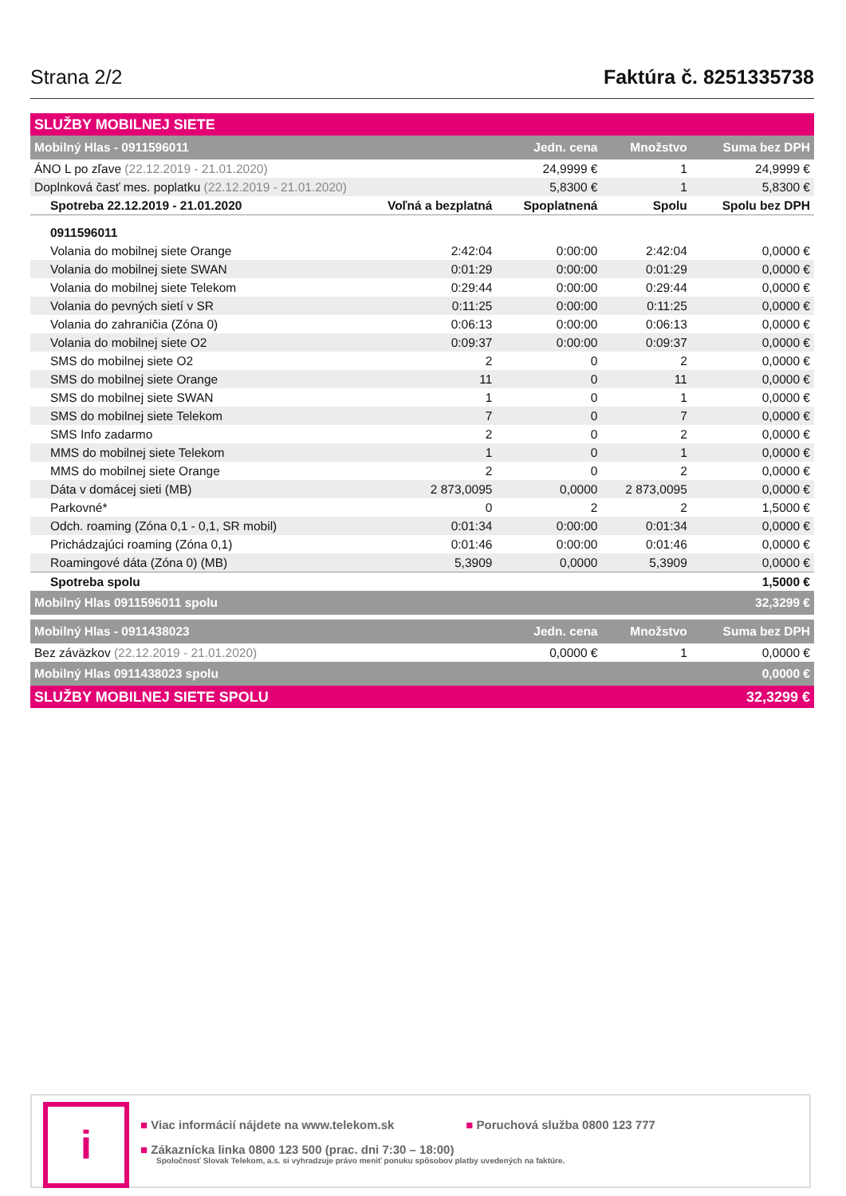Strana 2/2
Faktúra č. 8251335738
| SLUŽBY MOBILNEJ SIETE | | | | |
| Mobilný Hlas - 0911596011 | | Jedn. cena | Množstvo | Suma bez DPH |
| ÁNO L po zľave (22.12.2019 - 21.01.2020) | | 24,9999 € | 1 | 24,9999 € |
| Doplnková časť mes. poplatku (22.12.2019 - 21.01.2020) | | 5,8300 € | 1 | 5,8300 € |
| Spotreba 22.12.2019 - 21.01.2020 | Voľná a bezplatná | Spoplatnená | Spolu | Spolu bez DPH |
| 0911596011 | | | | |
| Volania do mobilnej siete Orange | 2:42:04 | 0:00:00 | 2:42:04 | 0,0000 € |
| Volania do mobilnej siete SWAN | 0:01:29 | 0:00:00 | 0:01:29 | 0,0000 € |
| Volania do mobilnej siete Telekom | 0:29:44 | 0:00:00 | 0:29:44 | 0,0000 € |
| Volania do pevných sietí v SR | 0:11:25 | 0:00:00 | 0:11:25 | 0,0000 € |
| Volania do zahraničia (Zóna 0) | 0:06:13 | 0:00:00 | 0:06:13 | 0,0000 € |
| Volania do mobilnej siete O2 | 0:09:37 | 0:00:00 | 0:09:37 | 0,0000 € |
| SMS do mobilnej siete O2 | 2 | 0 | 2 | 0,0000 € |
| SMS do mobilnej siete Orange | 11 | 0 | 11 | 0,0000 € |
| SMS do mobilnej siete SWAN | 1 | 0 | 1 | 0,0000 € |
| SMS do mobilnej siete Telekom | 7 | 0 | 7 | 0,0000 € |
| SMS Info zadarmo | 2 | 0 | 2 | 0,0000 € |
| MMS do mobilnej siete Telekom | 1 | 0 | 1 | 0,0000 € |
| MMS do mobilnej siete Orange | 2 | 0 | 2 | 0,0000 € |
| Dáta v domácej sieti (MB) | 2 873,0095 | 0,0000 | 2 873,0095 | 0,0000 € |
| Parkovné* | 0 | 2 | 2 | 1,5000 € |
| Odch. roaming (Zóna 0,1 - 0,1, SR mobil) | 0:01:34 | 0:00:00 | 0:01:34 | 0,0000 € |
| Prichádzajúci roaming (Zóna 0,1) | 0:01:46 | 0:00:00 | 0:01:46 | 0,0000 € |
| Roamingové dáta (Zóna 0) (MB) | 5,3909 | 0,0000 | 5,3909 | 0,0000 € |
| Spotreba spolu | | | | 1,5000 € |
| Mobilný Hlas 0911596011 spolu | | | | 32,3299 € |
| Mobilný Hlas - 0911438023 | | Jedn. cena | Množstvo | Suma bez DPH |
| Bez záväzkov (22.12.2019 - 21.01.2020) | | 0,0000 € | 1 | 0,0000 € |
| Mobilný Hlas 0911438023 spolu | | | | 0,0000 € |
| SLUŽBY MOBILNEJ SIETE SPOLU | | | | 32,3299 € |
i
■ Viac informácií nájdete na www.telekom.sk
■ Poruchová služba 0800 123 777
■ Zákaznícka linka 0800 123 500 (prac. dni 7:30 – 18:00)
Spoločnosť Slovak Telekom, a.s. si vyhradzuje právo meniť ponuku spôsobov platby uvedených na faktúre.